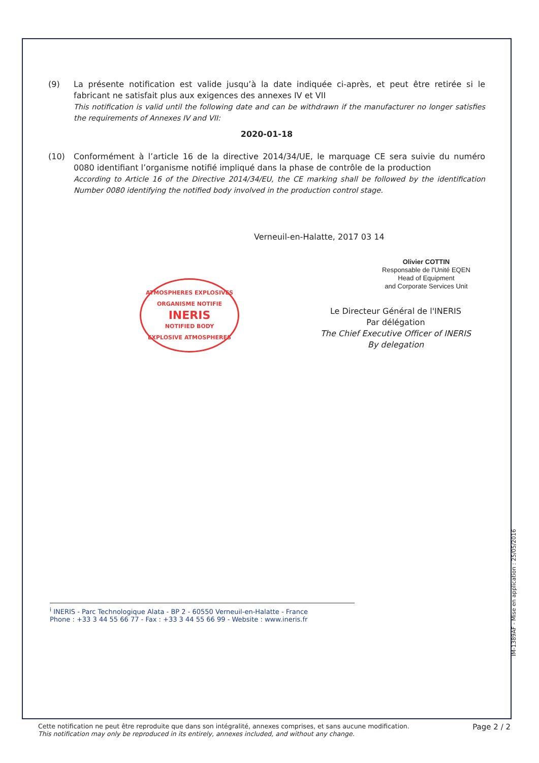(9) La présente notification est valide jusqu’à la date indiquée ci-après, et peut être retirée si le fabricant ne satisfait plus aux exigences des annexes IV et VII
This notification is valid until the following date and can be withdrawn if the manufacturer no longer satisfies the requirements of Annexes IV and VII:
2020-01-18
(10) Conformément à l’article 16 de la directive 2014/34/UE, le marquage CE sera suivie du numéro 0080 identifiant l’organisme notifié impliqué dans la phase de contrôle de la production
According to Article 16 of the Directive 2014/34/EU, the CE marking shall be followed by the identification Number 0080 identifying the notified body involved in the production control stage.
Verneuil-en-Halatte, 2017 03 14
ATMOSPHERES EXPLOSIVES
ORGANISME NOTIFIE
INERIS
NOTIFIED BODY
EXPLOSIVE ATMOSPHERES
Olivier COTTIN
Responsable de l'Unité EQEN
Head of Equipment
and Corporate Services Unit
Le Directeur Général de l'INERIS
Par délégation
The Chief Executive Officer of INERIS
By delegation
<sup>i</sup> INERIS - Parc Technologique Alata - BP 2 - 60550 Verneuil-en-Halatte - France
Phone : +33 3 44 55 66 77 - Fax : +33 3 44 55 66 99 - Website : www.ineris.fr
IM-1389AF - Mise en application : 25/05/2016
Cette notification ne peut être reproduite que dans son intégralité, annexes comprises, et sans aucune modification.
This notification may only be reproduced in its entirely, annexes included, and without any change.
Page 2 / 2